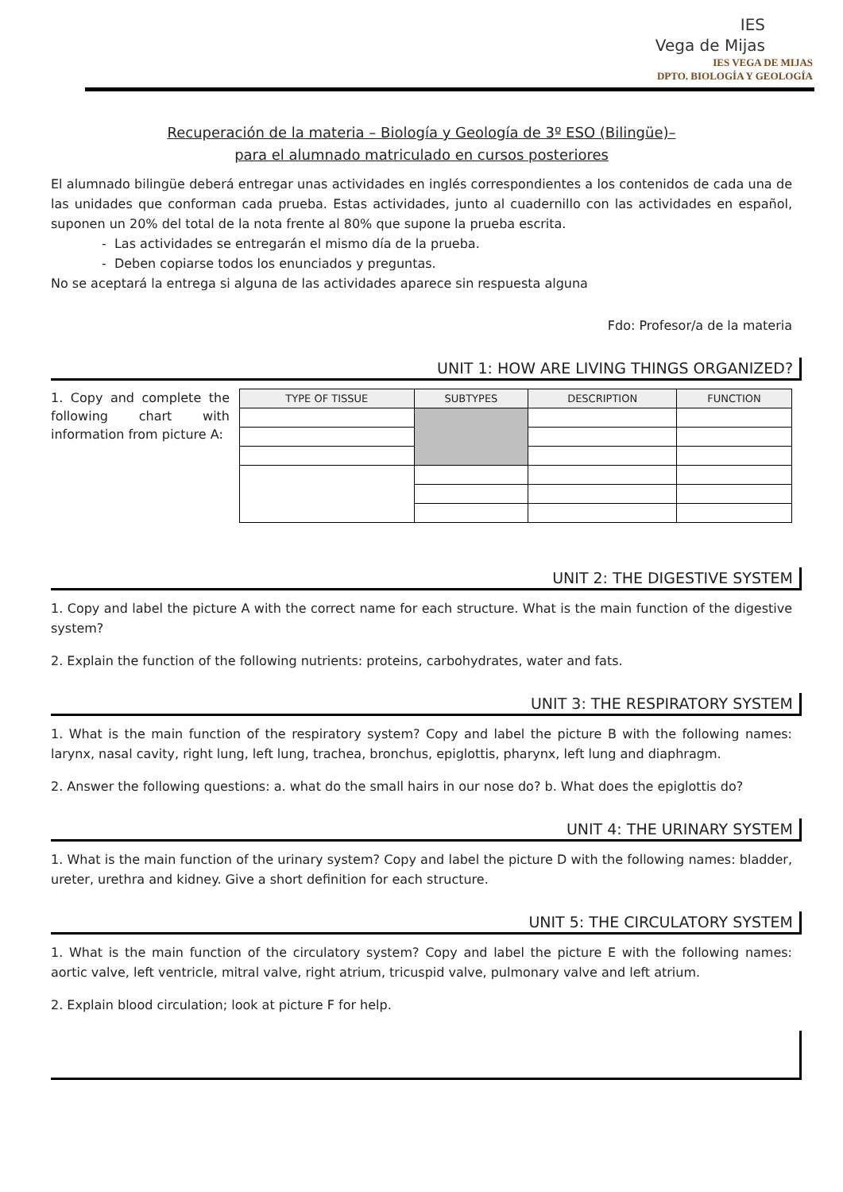IES
Vega de Mijas
IES VEGA DE MIJAS
DPTO. BIOLOGÍA Y GEOLOGÍA
Recuperación de la materia – Biología y Geología de 3º ESO (Bilingüe)–
para el alumnado matriculado en cursos posteriores
El alumnado bilingüe deberá entregar unas actividades en inglés correspondientes a los contenidos de cada una de las unidades que conforman cada prueba. Estas actividades, junto al cuadernillo con las actividades en español, suponen un 20% del total de la nota frente al 80% que supone la prueba escrita.
- Las actividades se entregarán el mismo día de la prueba.
- Deben copiarse todos los enunciados y preguntas.
No se aceptará la entrega si alguna de las actividades aparece sin respuesta alguna
Fdo: Profesor/a de la materia
UNIT 1: HOW ARE LIVING THINGS ORGANIZED?
1. Copy and complete the following chart with information from picture A:
| TYPE OF TISSUE | SUBTYPES | DESCRIPTION | FUNCTION |
| --- | --- | --- | --- |
UNIT 2: THE DIGESTIVE SYSTEM
1. Copy and label the picture A with the correct name for each structure. What is the main function of the digestive system?
2. Explain the function of the following nutrients: proteins, carbohydrates, water and fats.
UNIT 3: THE RESPIRATORY SYSTEM
1. What is the main function of the respiratory system? Copy and label the picture B with the following names: larynx, nasal cavity, right lung, left lung, trachea, bronchus, epiglottis, pharynx, left lung and diaphragm.
2. Answer the following questions: a. what do the small hairs in our nose do? b. What does the epiglottis do?
UNIT 4: THE URINARY SYSTEM
1. What is the main function of the urinary system? Copy and label the picture D with the following names: bladder, ureter, urethra and kidney. Give a short definition for each structure.
UNIT 5: THE CIRCULATORY SYSTEM
1. What is the main function of the circulatory system? Copy and label the picture E with the following names: aortic valve, left ventricle, mitral valve, right atrium, tricuspid valve, pulmonary valve and left atrium.
2. Explain blood circulation; look at picture F for help.